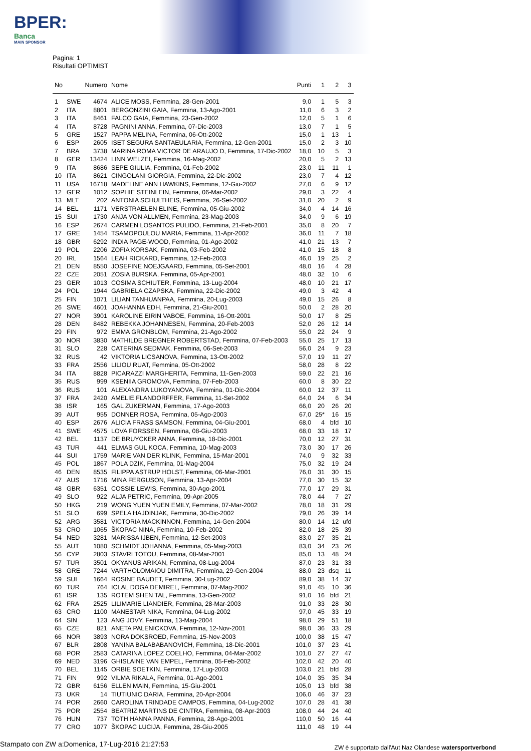BPER:
Banca
MAIN SPONSOR
Pagina: 1
Risultati OPTIMIST
| No | | Numero | Nome | Punti | 1 | 2 | 3 |
| --- | --- | --- | --- | --- | --- | --- | --- |
| 1 | SWE | 4674 | ALICE MOSS, Femmina, 28-Gen-2001 | 9,0 | 1 | 5 | 3 |
| 2 | ITA | 8801 | BERGONZINI GAIA, Femmina, 13-Ago-2001 | 11,0 | 6 | 3 | 2 |
| 3 | ITA | 8461 | FALCO GAIA, Femmina, 23-Gen-2002 | 12,0 | 5 | 1 | 6 |
| 4 | ITA | 8728 | PAGNINI ANNA, Femmina, 07-Dic-2003 | 13,0 | 7 | 1 | 5 |
| 5 | GRE | 1527 | PAPPA MELINA, Femmina, 06-Ott-2002 | 15,0 | 1 | 13 | 1 |
| 6 | ESP | 2605 | ISET SEGURA SANTAEULARIA, Femmina, 12-Gen-2001 | 15,0 | 2 | 3 | 10 |
| 7 | BRA | 3738 | MARINA ROMA VICTOR DE ARAUJO D, Femmina, 17-Dic-2002 | 18,0 | 10 | 5 | 3 |
| 8 | GER | 13424 | LINN WELZEI, Femmina, 16-Mag-2002 | 20,0 | 5 | 2 | 13 |
| 9 | ITA | 8686 | SEPE GIULIA, Femmina, 01-Feb-2002 | 23,0 | 11 | 11 | 1 |
| 10 | ITA | 8621 | CINGOLANI GIORGIA, Femmina, 22-Dic-2002 | 23,0 | 7 | 4 | 12 |
| 11 | USA | 16718 | MADELINE ANN HAWKINS, Femmina, 12-Giu-2002 | 27,0 | 6 | 9 | 12 |
| 12 | GER | 1012 | SOPHIE STEINLEIN, Femmina, 06-Mar-2002 | 29,0 | 3 | 22 | 4 |
| 13 | MLT | 202 | ANTONIA SCHULTHEIS, Femmina, 26-Set-2002 | 31,0 | 20 | 2 | 9 |
| 14 | BEL | 1171 | VERSTRAELEN ELINE, Femmina, 05-Giu-2002 | 34,0 | 4 | 14 | 16 |
| 15 | SUI | 1730 | ANJA VON ALLMEN, Femmina, 23-Mag-2003 | 34,0 | 9 | 6 | 19 |
| 16 | ESP | 2674 | CARMEN LOSANTOS PULIDO, Femmina, 21-Feb-2001 | 35,0 | 8 | 20 | 7 |
| 17 | GRE | 1454 | TSAMOPOULOU MARIA, Femmina, 11-Apr-2002 | 36,0 | 11 | 7 | 18 |
| 18 | GBR | 6292 | INDIA PAGE-WOOD, Femmina, 01-Ago-2002 | 41,0 | 21 | 13 | 7 |
| 19 | POL | 2206 | ZOFIA KORSAK, Femmina, 03-Feb-2002 | 41,0 | 15 | 18 | 8 |
| 20 | IRL | 1564 | LEAH RICKARD, Femmina, 12-Feb-2003 | 46,0 | 19 | 25 | 2 |
| 21 | DEN | 8550 | JOSEFINE NOEJGAARD, Femmina, 05-Set-2001 | 48,0 | 16 | 4 | 28 |
| 22 | CZE | 2051 | ZOSIA BURSKA, Femmina, 05-Apr-2001 | 48,0 | 32 | 10 | 6 |
| 23 | GER | 1013 | COSIMA SCHIUTER, Femmina, 13-Lug-2004 | 48,0 | 10 | 21 | 17 |
| 24 | POL | 1944 | GABRIELA CZAPSKA, Femmina, 22-Dic-2002 | 49,0 | 3 | 42 | 4 |
| 25 | FIN | 1071 | LILIAN TANHUANPAA, Femmina, 20-Lug-2003 | 49,0 | 15 | 26 | 8 |
| 26 | SWE | 4601 | JOAHANNA EDH, Femmina, 21-Giu-2001 | 50,0 | 2 | 28 | 20 |
| 27 | NOR | 3901 | KAROLINE EIRIN VABOE, Femmina, 16-Ott-2001 | 50,0 | 17 | 8 | 25 |
| 28 | DEN | 8482 | REBEKKA JOHANNESEN, Femmina, 20-Feb-2003 | 52,0 | 26 | 12 | 14 |
| 29 | FIN | 972 | EMMA GRONBLOM, Femmina, 21-Ago-2002 | 55,0 | 22 | 24 | 9 |
| 30 | NOR | 3830 | MATHILDE BREGNER ROBERTSTAD, Femmina, 07-Feb-2003 | 55,0 | 25 | 17 | 13 |
| 31 | SLO | 228 | CATERINA SEDMAK, Femmina, 06-Set-2003 | 56,0 | 24 | 9 | 23 |
| 32 | RUS | 42 | VIKTORIA LICSANOVA, Femmina, 13-Ott-2002 | 57,0 | 19 | 11 | 27 |
| 33 | FRA | 2556 | LILIOU RUAT, Femmina, 05-Ott-2002 | 58,0 | 28 | 8 | 22 |
| 34 | ITA | 8828 | PICARAZZI MARGHERITA, Femmina, 11-Gen-2003 | 59,0 | 22 | 21 | 16 |
| 35 | RUS | 999 | KSENIIA GROMOVA, Femmina, 07-Feb-2003 | 60,0 | 8 | 30 | 22 |
| 36 | RUS | 101 | ALEXANDRA LUKOYANOVA, Femmina, 01-Dic-2004 | 60,0 | 12 | 37 | 11 |
| 37 | FRA | 2420 | AMELIE FLANDORFFER, Femmina, 11-Set-2002 | 64,0 | 24 | 6 | 34 |
| 38 | ISR | 165 | GAL ZUKERMAN, Femmina, 17-Ago-2003 | 66,0 | 20 | 26 | 20 |
| 39 | AUT | 955 | DONNER ROSA, Femmina, 05-Ago-2003 | 67,0 | 25* | 16 | 15 |
| 40 | ESP | 2676 | ALICIA FRASS SAMSON, Femmina, 04-Giu-2001 | 68,0 | 4 | bfd | 10 |
| 41 | SWE | 4575 | LOVA FORSSEN, Femmina, 08-Giu-2003 | 68,0 | 33 | 18 | 17 |
| 42 | BEL | 1137 | DE BRUYCKER ANNA, Femmina, 18-Dic-2001 | 70,0 | 12 | 27 | 31 |
| 43 | TUR | 441 | ELMAS GUL KOCA, Femmina, 10-Mag-2003 | 73,0 | 30 | 17 | 26 |
| 44 | SUI | 1759 | MARIE VAN DER KLINK, Femmina, 15-Mar-2001 | 74,0 | 9 | 32 | 33 |
| 45 | POL | 1867 | POLA DZIK, Femmina, 01-Mag-2004 | 75,0 | 32 | 19 | 24 |
| 46 | DEN | 8535 | FILIPPA ASTRUP HOLST, Femmina, 06-Mar-2001 | 76,0 | 31 | 30 | 15 |
| 47 | AUS | 1716 | MINA FERGUSON, Femmina, 13-Apr-2004 | 77,0 | 30 | 15 | 32 |
| 48 | GBR | 6351 | COSSIE LEWIS, Femmina, 30-Ago-2001 | 77,0 | 17 | 29 | 31 |
| 49 | SLO | 922 | ALJA PETRIC, Femmina, 09-Apr-2005 | 78,0 | 44 | 7 | 27 |
| 50 | HKG | 219 | WONG YUEN YUEN EMILY, Femmina, 07-Mar-2002 | 78,0 | 18 | 31 | 29 |
| 51 | SLO | 699 | SPELA HAJDINJAK, Femmina, 30-Dic-2002 | 79,0 | 26 | 39 | 14 |
| 52 | ARG | 3581 | VICTORIA MACKINNON, Femmina, 14-Gen-2004 | 80,0 | 14 | 12 | ufd |
| 53 | CRO | 1065 | ŠKOPAC NINA, Femmina, 10-Feb-2002 | 82,0 | 18 | 25 | 39 |
| 54 | NED | 3281 | MARISSA IJBEN, Femmina, 12-Set-2003 | 83,0 | 27 | 35 | 21 |
| 55 | AUT | 1080 | SCHMIDT JOHANNA, Femmina, 05-Mag-2003 | 83,0 | 34 | 23 | 26 |
| 56 | CYP | 2803 | STAVRI TOTOU, Femmina, 08-Mar-2001 | 85,0 | 13 | 48 | 24 |
| 57 | TUR | 3501 | OKYANUS ARIKAN, Femmina, 08-Lug-2004 | 87,0 | 23 | 31 | 33 |
| 58 | GRE | 7244 | VARTHOLOMAIOU DIMITRA, Femmina, 29-Gen-2004 | 88,0 | 23 | dsq | 11 |
| 59 | SUI | 1664 | ROSINE BAUDET, Femmina, 30-Lug-2002 | 89,0 | 38 | 14 | 37 |
| 60 | TUR | 764 | ICLAL DOGA DEMIREL, Femmina, 07-Mag-2002 | 91,0 | 45 | 10 | 36 |
| 61 | ISR | 135 | ROTEM SHEN TAL, Femmina, 13-Gen-2002 | 91,0 | 16 | bfd | 21 |
| 62 | FRA | 2525 | LILIMARIE LIANDIER, Femmina, 28-Mar-2003 | 91,0 | 33 | 28 | 30 |
| 63 | CRO | 1100 | MANESTAR NIKA, Femmina, 04-Lug-2002 | 97,0 | 45 | 33 | 19 |
| 64 | SIN | 123 | ANG JOVY, Femmina, 13-Mag-2004 | 98,0 | 29 | 51 | 18 |
| 65 | CZE | 821 | ANETA PALENICKOVA, Femmina, 12-Nov-2001 | 98,0 | 36 | 33 | 29 |
| 66 | NOR | 3893 | NORA DOKSROED, Femmina, 15-Nov-2003 | 100,0 | 38 | 15 | 47 |
| 67 | BLR | 2808 | YANINA BALABABANOVICH, Femmina, 18-Dic-2001 | 101,0 | 37 | 23 | 41 |
| 68 | POR | 2583 | CATARINA LOPEZ COELHO, Femmina, 04-Mar-2002 | 101,0 | 27 | 27 | 47 |
| 69 | NED | 3196 | GHISLAINE VAN EMPEL, Femmina, 05-Feb-2002 | 102,0 | 42 | 20 | 40 |
| 70 | BEL | 1145 | ORBIE SOETKIN, Femmina, 17-Lug-2003 | 103,0 | 21 | bfd | 28 |
| 71 | FIN | 992 | VILMA RIKALA, Femmina, 01-Ago-2001 | 104,0 | 35 | 35 | 34 |
| 72 | GBR | 6156 | ELLEN MAIN, Femmina, 15-Giu-2001 | 105,0 | 13 | bfd | 38 |
| 73 | UKR | 14 | TIUTIUNIC DARIA, Femmina, 20-Apr-2004 | 106,0 | 46 | 37 | 23 |
| 74 | POR | 2660 | CAROLINA TRINDADE CAMPOS, Femmina, 04-Lug-2002 | 107,0 | 28 | 41 | 38 |
| 75 | POR | 2554 | BEATRIZ MARTINS DE CINTRA, Femmina, 08-Apr-2003 | 108,0 | 44 | 24 | 40 |
| 76 | HUN | 737 | TOTH HANNA PANNA, Femmina, 28-Ago-2001 | 110,0 | 50 | 16 | 44 |
| 77 | CRO | 1077 | ŠKOPAC LUCIJA, Femmina, 28-Giu-2005 | 111,0 | 48 | 19 | 44 |
Stampato con ZW a:Domenica, 17-Lug-2016 21:27:53 ZW è supportato dall'Aut Naz Olandese watersportverbond